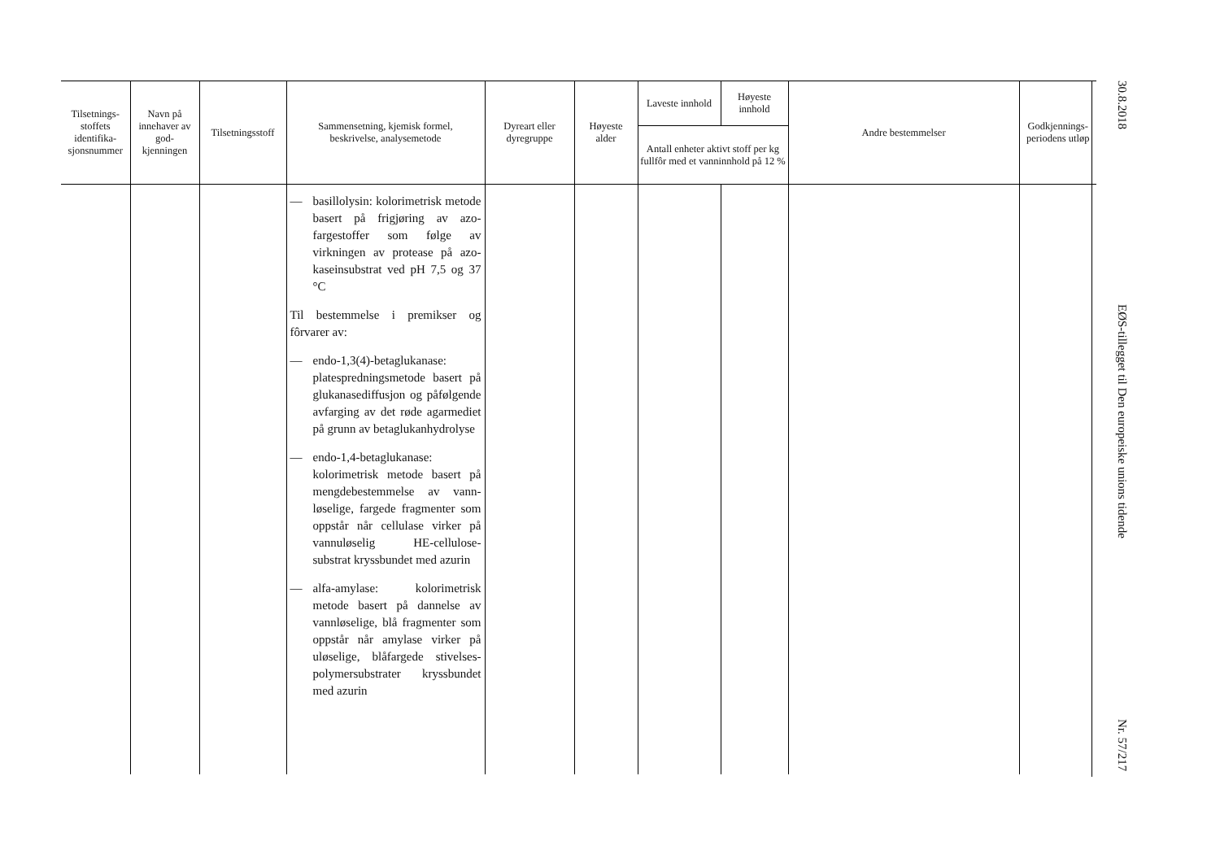| Tilsetnings- stoffets identifika- sjonsnummer | Navn på innehaver av god- kjenningen | Tilsetningsstoff | Sammensetning, kjemisk formel, beskrivelse, analysemetode | Dyreart eller dyregruppe | Høyeste alder | Laveste innhold | Høyeste innhold | Andre bestemmelser | Godkjennings- periodens utløp |
| --- | --- | --- | --- | --- | --- | --- | --- | --- | --- |
| | | | | | | Antall enheter aktivt stoff per kg fullfôr med et vanninnhold på 12 % | | | |
| | | | — basillolysin: kolorimetrisk metode basert på frigjøring av azo-fargestoffer som følge av virkningen av protease på azo-kaseinsubstrat ved pH 7,5 og 37 °C Til bestemmelse i premikser og fôrvarer av: — endo-1,3(4)-betaglukanase: platespredningsmetode basert på glukanasediffusjon og påfølgende avfarging av det røde agarmediet på grunn av betaglukanhydrolyse — endo-1,4-betaglukanase: kolorimetrisk metode basert på mengdebestemmelse av vann-løselige, fargede fragmenter som oppstår når cellulase virker på vannuløselig HE-cellulose-substrat kryssbundet med azurin — alfa-amylase: kolorimetrisk metode basert på dannelse av vannløselige, blå fragmenter som oppstår når amylase virker på uløselige, blåfargede stivelses-polymersubstrater kryssbundet med azurin | | | | | | |
30.8.2018
EØS-tillegget til Den europeiske unions tidende
Nr. 57/217